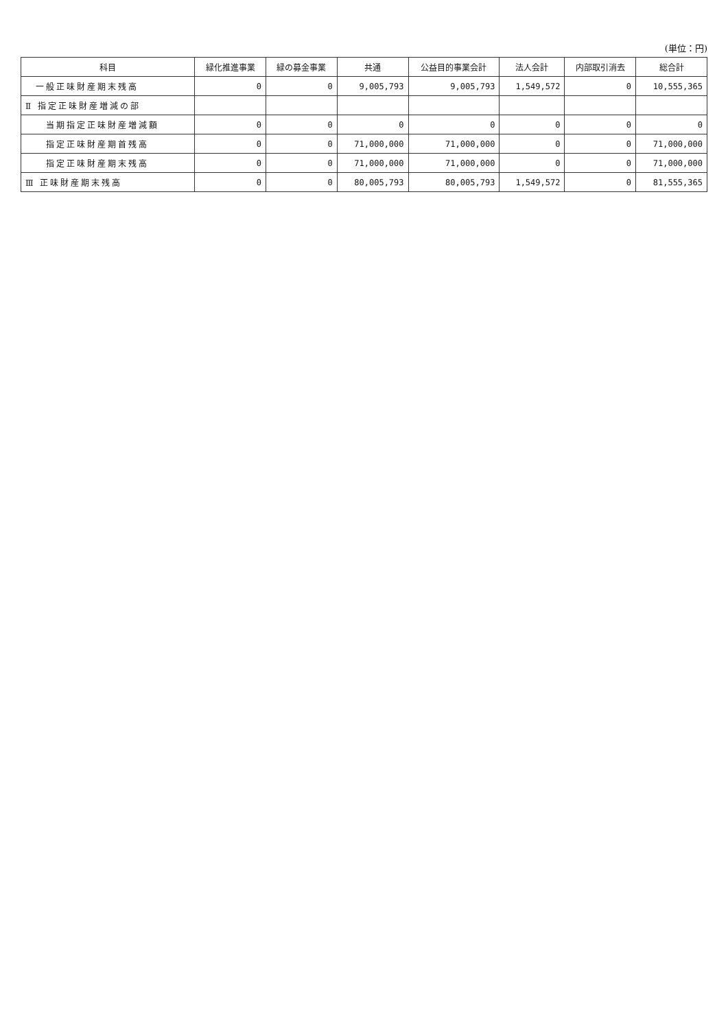(単位：円)
| 科目 | 緑化推進事業 | 緑の募金事業 | 共通 | 公益目的事業会計 | 法人会計 | 内部取引消去 | 総合計 |
| --- | --- | --- | --- | --- | --- | --- | --- |
| 一般正味財産期末残高 | 0 | 0 | 9,005,793 | 9,005,793 | 1,549,572 | 0 | 10,555,365 |
| Ⅱ 指定正味財産増減の部 | | | | | | | |
| 当期指定正味財産増減額 | 0 | 0 | 0 | 0 | 0 | 0 | 0 |
| 指定正味財産期首残高 | 0 | 0 | 71,000,000 | 71,000,000 | 0 | 0 | 71,000,000 |
| 指定正味財産期末残高 | 0 | 0 | 71,000,000 | 71,000,000 | 0 | 0 | 71,000,000 |
| Ⅲ 正味財産期末残高 | 0 | 0 | 80,005,793 | 80,005,793 | 1,549,572 | 0 | 81,555,365 |